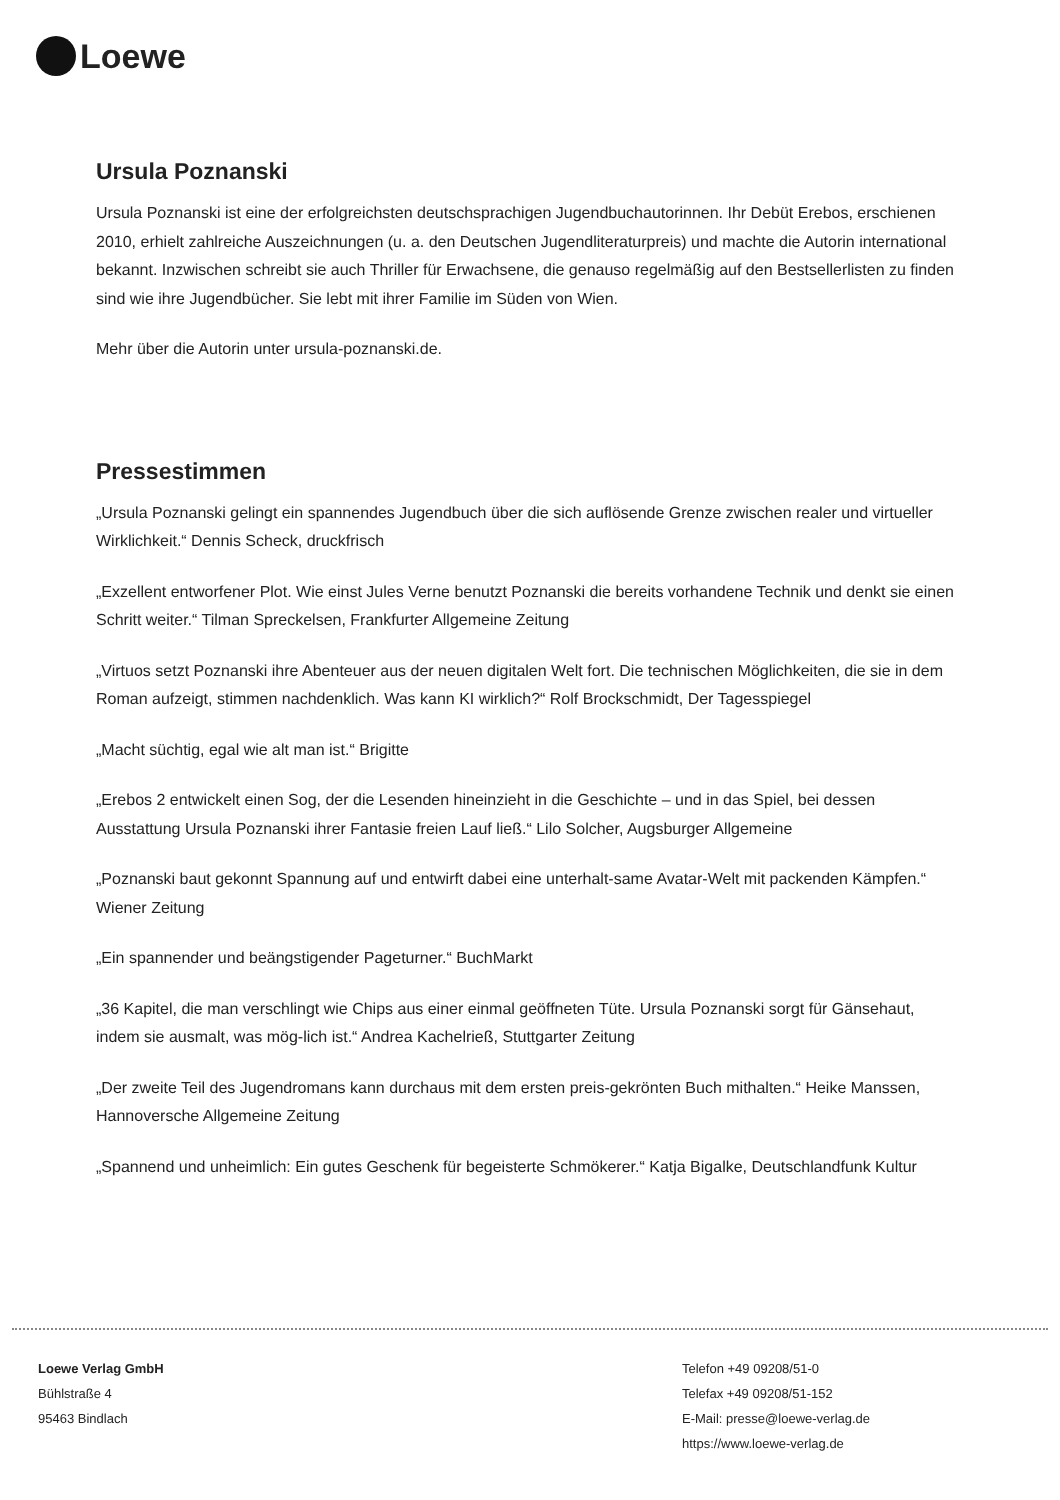Loewe
Ursula Poznanski
Ursula Poznanski ist eine der erfolgreichsten deutschsprachigen Jugendbuchautorinnen. Ihr Debüt Erebos, erschienen 2010, erhielt zahlreiche Auszeichnungen (u. a. den Deutschen Jugendliteraturpreis) und machte die Autorin international bekannt. Inzwischen schreibt sie auch Thriller für Erwachsene, die genauso regelmäßig auf den Bestsellerlisten zu finden sind wie ihre Jugendbücher. Sie lebt mit ihrer Familie im Süden von Wien.
Mehr über die Autorin unter ursula-poznanski.de.
Pressestimmen
„Ursula Poznanski gelingt ein spannendes Jugendbuch über die sich auflösende Grenze zwischen realer und virtueller Wirklichkeit.“ Dennis Scheck, druckfrisch
„Exzellent entworfener Plot. Wie einst Jules Verne benutzt Poznanski die bereits vorhandene Technik und denkt sie einen Schritt weiter.“ Tilman Spreckelsen, Frankfurter Allgemeine Zeitung
„Virtuos setzt Poznanski ihre Abenteuer aus der neuen digitalen Welt fort. Die technischen Möglichkeiten, die sie in dem Roman aufzeigt, stimmen nachdenklich. Was kann KI wirklich?“ Rolf Brockschmidt, Der Tagesspiegel
„Macht süchtig, egal wie alt man ist.“ Brigitte
„Erebos 2 entwickelt einen Sog, der die Lesenden hineinzieht in die Geschichte – und in das Spiel, bei dessen Ausstattung Ursula Poznanski ihrer Fantasie freien Lauf ließ.“ Lilo Solcher, Augsburger Allgemeine
„Poznanski baut gekonnt Spannung auf und entwirft dabei eine unterhalt-same Avatar-Welt mit packenden Kämpfen.“ Wiener Zeitung
„Ein spannender und beängstigender Pageturner.“ BuchMarkt
„36 Kapitel, die man verschlingt wie Chips aus einer einmal geöffneten Tüte. Ursula Poznanski sorgt für Gänsehaut, indem sie ausmalt, was mög-lich ist.“ Andrea Kachelrieß, Stuttgarter Zeitung
„Der zweite Teil des Jugendromans kann durchaus mit dem ersten preis-gekrönten Buch mithalten.“ Heike Manssen, Hannoversche Allgemeine Zeitung
„Spannend und unheimlich: Ein gutes Geschenk für begeisterte Schmökerer.“ Katja Bigalke, Deutschlandfunk Kultur
Loewe Verlag GmbH
Bühlstraße 4
95463 Bindlach
Telefon +49 09208/51-0
Telefax +49 09208/51-152
E-Mail: presse@loewe-verlag.de
https://www.loewe-verlag.de